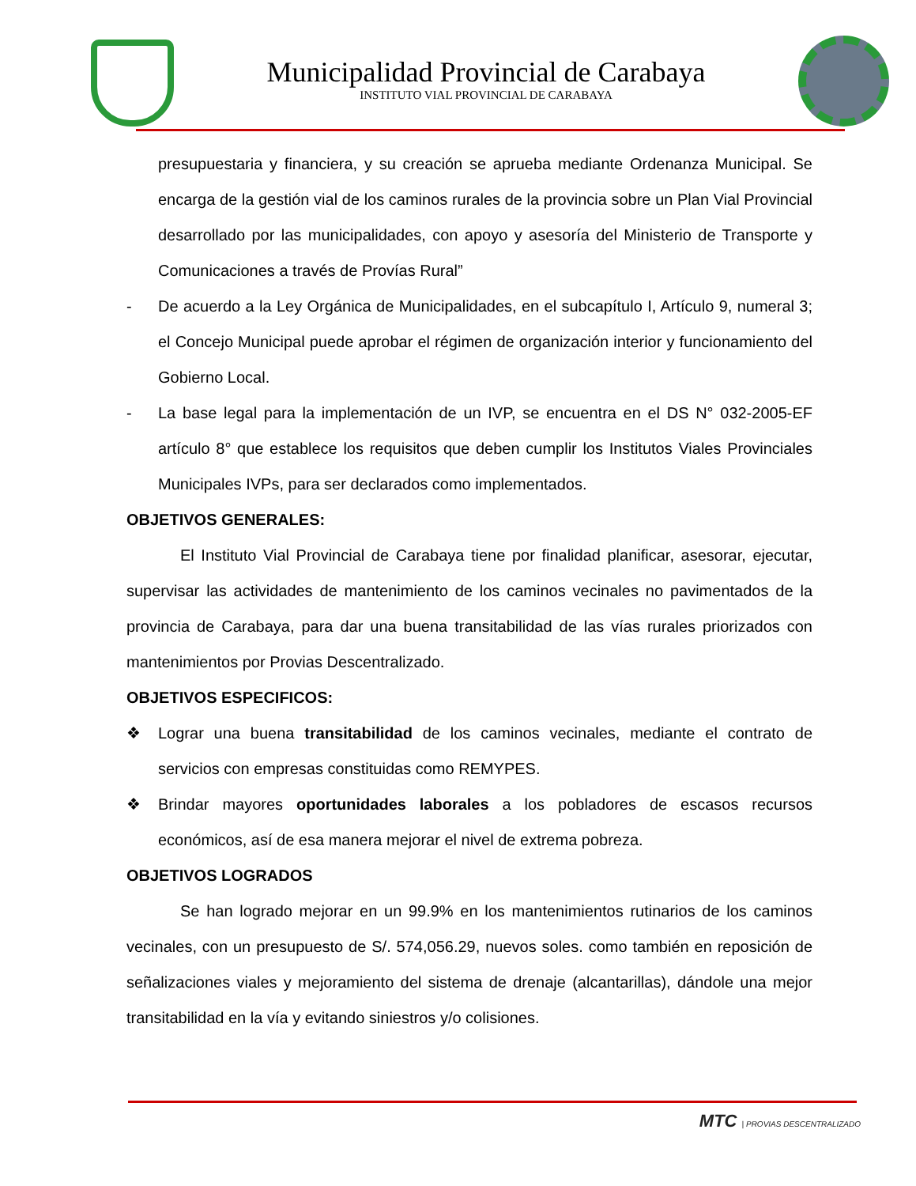Municipalidad Provincial de Carabaya
INSTITUTO VIAL PROVINCIAL DE CARABAYA
presupuestaria y financiera, y su creación se aprueba mediante Ordenanza Municipal. Se encarga de la gestión vial de los caminos rurales de la provincia sobre un Plan Vial Provincial desarrollado por las municipalidades, con apoyo y asesoría del Ministerio de Transporte y Comunicaciones a través de Provías Rural”
- De acuerdo a la Ley Orgánica de Municipalidades, en el subcapítulo I, Artículo 9, numeral 3; el Concejo Municipal puede aprobar el régimen de organización interior y funcionamiento del Gobierno Local.
- La base legal para la implementación de un IVP, se encuentra en el DS N° 032-2005-EF artículo 8° que establece los requisitos que deben cumplir los Institutos Viales Provinciales Municipales IVPs, para ser declarados como implementados.
OBJETIVOS GENERALES:
El Instituto Vial Provincial de Carabaya tiene por finalidad planificar, asesorar, ejecutar, supervisar las actividades de mantenimiento de los caminos vecinales no pavimentados de la provincia de Carabaya, para dar una buena transitabilidad de las vías rurales priorizados con mantenimientos por Provias Descentralizado.
OBJETIVOS ESPECIFICOS:
❖ Lograr una buena transitabilidad de los caminos vecinales, mediante el contrato de servicios con empresas constituidas como REMYPES.
❖ Brindar mayores oportunidades laborales a los pobladores de escasos recursos económicos, así de esa manera mejorar el nivel de extrema pobreza.
OBJETIVOS LOGRADOS
Se han logrado mejorar en un 99.9% en los mantenimientos rutinarios de los caminos vecinales, con un presupuesto de S/. 574,056.29, nuevos soles. como también en reposición de señalizaciones viales y mejoramiento del sistema de drenaje (alcantarillas), dándole una mejor transitabilidad en la vía y evitando siniestros y/o colisiones.
MTC | PROVIAS DESCENTRALIZADO